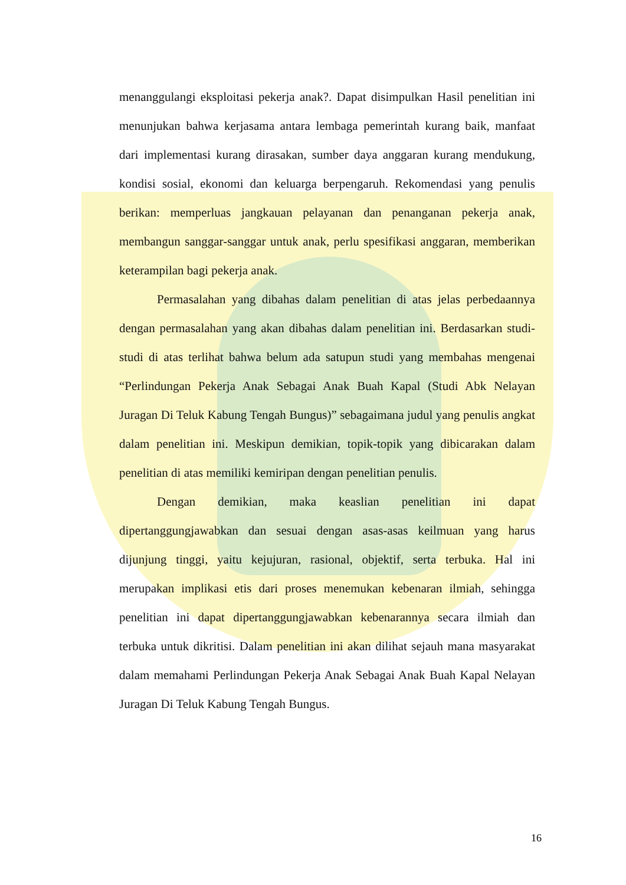menanggulangi eksploitasi pekerja anak?. Dapat disimpulkan Hasil penelitian ini menunjukan bahwa kerjasama antara lembaga pemerintah kurang baik, manfaat dari implementasi kurang dirasakan, sumber daya anggaran kurang mendukung, kondisi sosial, ekonomi dan keluarga berpengaruh. Rekomendasi yang penulis berikan: memperluas jangkauan pelayanan dan penanganan pekerja anak, membangun sanggar-sanggar untuk anak, perlu spesifikasi anggaran, memberikan keterampilan bagi pekerja anak.
Permasalahan yang dibahas dalam penelitian di atas jelas perbedaannya dengan permasalahan yang akan dibahas dalam penelitian ini. Berdasarkan studi-studi di atas terlihat bahwa belum ada satupun studi yang membahas mengenai “Perlindungan Pekerja Anak Sebagai Anak Buah Kapal (Studi Abk Nelayan Juragan Di Teluk Kabung Tengah Bungus)” sebagaimana judul yang penulis angkat dalam penelitian ini. Meskipun demikian, topik-topik yang dibicarakan dalam penelitian di atas memiliki kemiripan dengan penelitian penulis.
Dengan demikian, maka keaslian penelitian ini dapat dipertanggungjawabkan dan sesuai dengan asas-asas keilmuan yang harus dijunjung tinggi, yaitu kejujuran, rasional, objektif, serta terbuka. Hal ini merupakan implikasi etis dari proses menemukan kebenaran ilmiah, sehingga penelitian ini dapat dipertanggungjawabkan kebenarannya secara ilmiah dan terbuka untuk dikritisi. Dalam penelitian ini akan dilihat sejauh mana masyarakat dalam memahami Perlindungan Pekerja Anak Sebagai Anak Buah Kapal Nelayan Juragan Di Teluk Kabung Tengah Bungus.
16